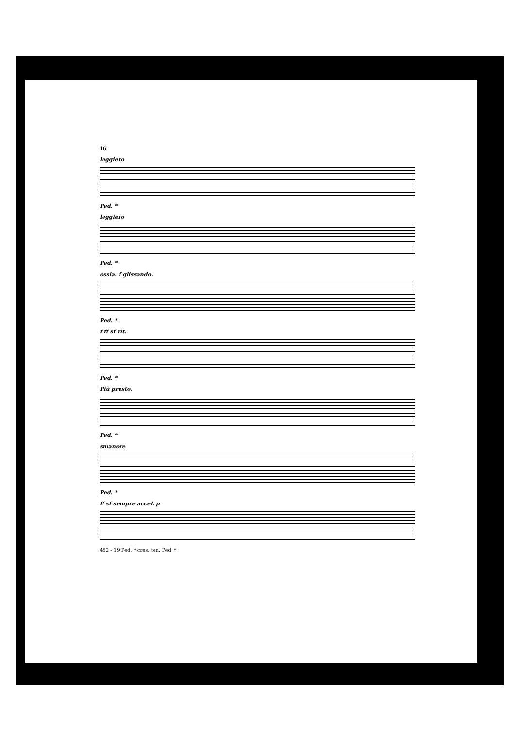16
leggiero
Ped. *
leggiero
Ped. *
ossia. f glissando.
Ped. *
f ff sf rit.
Ped. *
Più presto.
Ped. *
smanore
Ped. *
ff sf sempre accel. p
452 - 19 Ped. * cres. ten. Ped. *